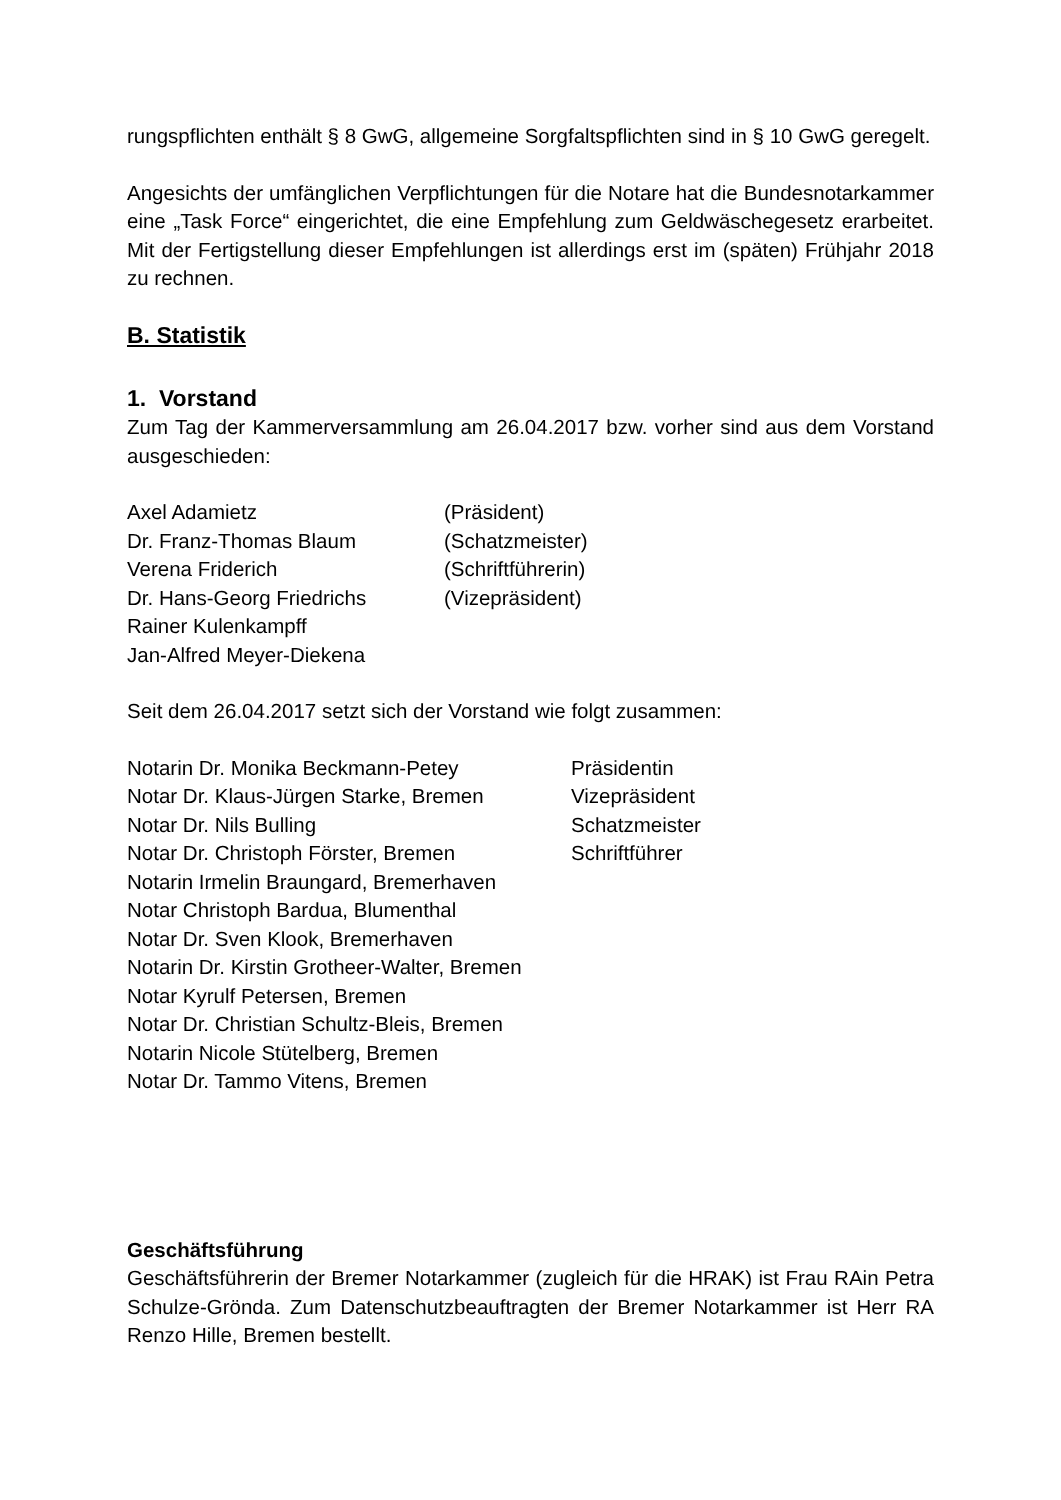rungspflichten enthält § 8 GwG, allgemeine Sorgfaltspflichten sind in § 10 GwG geregelt.
Angesichts der umfänglichen Verpflichtungen für die Notare hat die Bundesnotarkammer eine „Task Force“ eingerichtet, die eine Empfehlung zum Geldwäschegesetz erarbeitet. Mit der Fertigstellung dieser Empfehlungen ist allerdings erst im (späten) Frühjahr 2018 zu rechnen.
B. Statistik
1. Vorstand
Zum Tag der Kammerversammlung am 26.04.2017 bzw. vorher sind aus dem Vorstand ausgeschieden:
| Axel Adamietz | (Präsident) |
| Dr. Franz-Thomas Blaum | (Schatzmeister) |
| Verena Friderich | (Schriftführerin) |
| Dr. Hans-Georg Friedrichs | (Vizepräsident) |
| Rainer Kulenkampff | |
| Jan-Alfred Meyer-Diekena | |
Seit dem 26.04.2017 setzt sich der Vorstand wie folgt zusammen:
| Notarin Dr. Monika Beckmann-Petey | Präsidentin |
| Notar Dr. Klaus-Jürgen Starke, Bremen | Vizepräsident |
| Notar Dr. Nils Bulling | Schatzmeister |
| Notar Dr. Christoph Förster, Bremen | Schriftführer |
| Notarin Irmelin Braungard, Bremerhaven | |
| Notar Christoph Bardua, Blumenthal | |
| Notar Dr. Sven Klook, Bremerhaven | |
| Notarin Dr. Kirstin Grotheer-Walter, Bremen | |
| Notar Kyrulf Petersen, Bremen | |
| Notar Dr. Christian Schultz-Bleis, Bremen | |
| Notarin Nicole Stütelberg, Bremen | |
| Notar Dr. Tammo Vitens, Bremen | |
Geschäftsführung
Geschäftsführerin der Bremer Notarkammer (zugleich für die HRAK) ist Frau RAin Petra Schulze-Grönda. Zum Datenschutzbeauftragten der Bremer Notarkammer ist Herr RA Renzo Hille, Bremen bestellt.